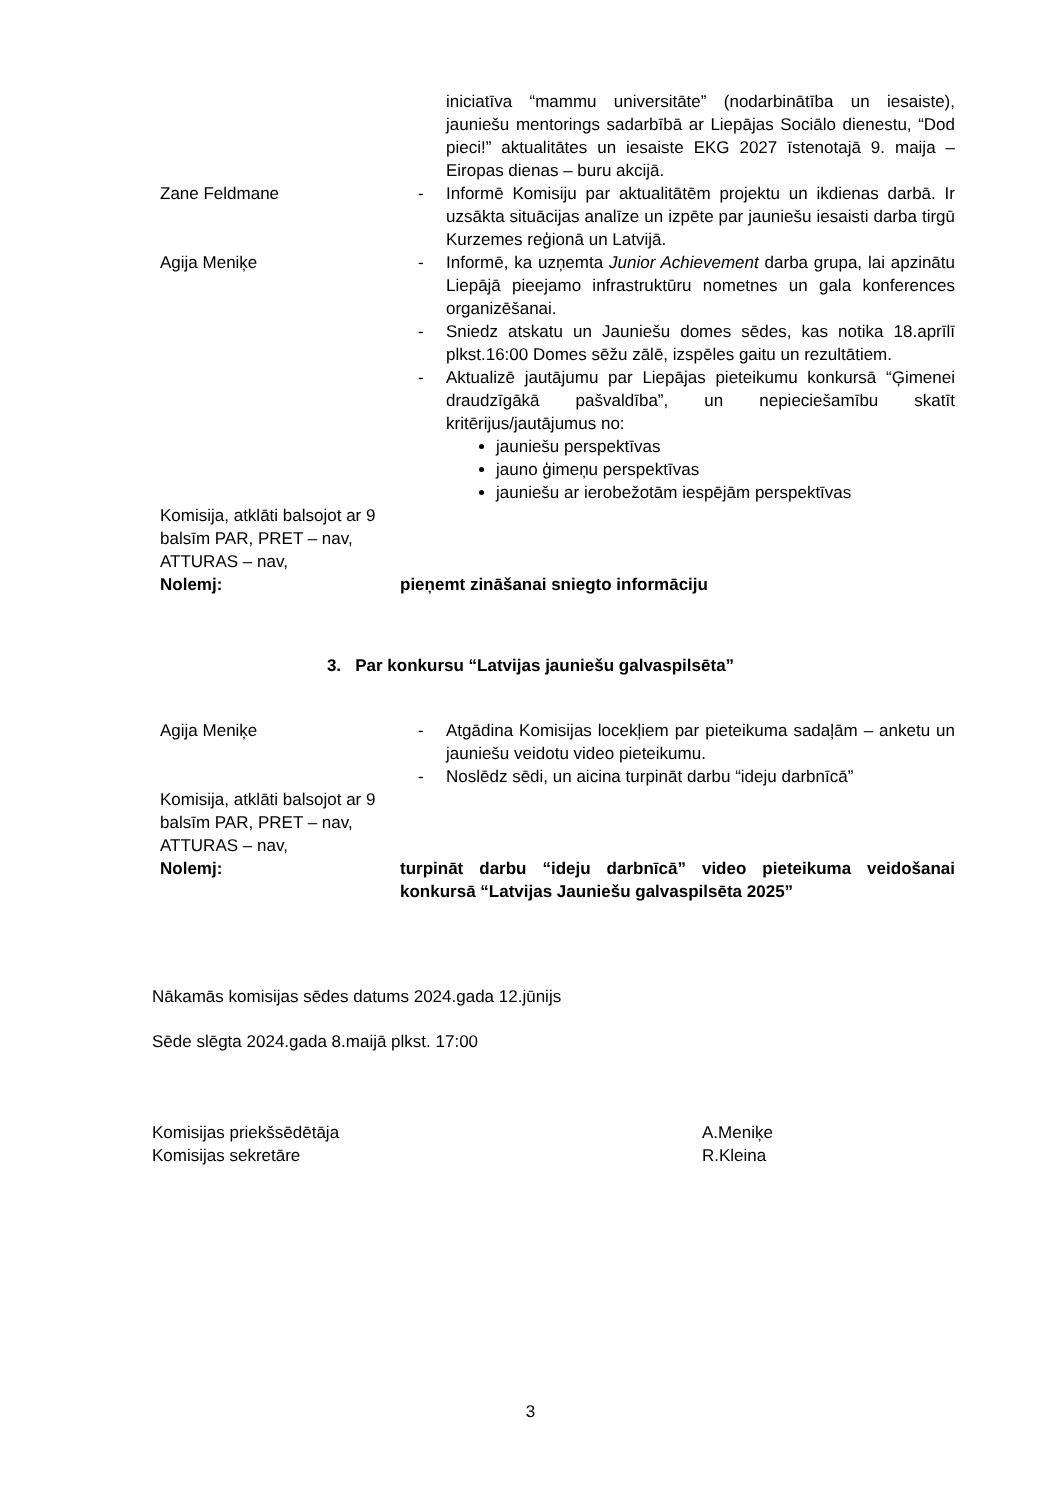| | | iniciatīva “mammu universitāte” (nodarbinātība un iesaiste), jauniešu mentorings sadarbībā ar Liepājas Sociālo dienestu, “Dod pieci!” aktualitātes un iesaiste EKG 2027 īstenotajā 9. maija – Eiropas dienas – buru akcijā. |
| Zane Feldmane | - | Informē Komisiju par aktualitātēm projektu un ikdienas darbā. Ir uzsākta situācijas analīze un izpēte par jauniešu iesaisti darba tirgū Kurzemes reģionā un Latvijā. |
| Agija Meniķe | - | Informē, ka uzņemta Junior Achievement darba grupa, lai apzinātu Liepājā pieejamo infrastruktūru nometnes un gala konferences organizēšanai. |
| | - | Sniedz atskatu un Jauniešu domes sēdes, kas notika 18.aprīlī plkst.16:00 Domes sēžu zālē, izspēles gaitu un rezultātiem. |
| | - | Aktualizē jautājumu par Liepājas pieteikumu konkursā “Ģimenei draudzīgākā pašvaldība”, un nepieciešamību skatīt kritērijus/jautājumus no: jauniešu perspektīvas jauno ģimeņu perspektīvas jauniešu ar ierobežotām iespējām perspektīvas |
| Komisija, atklāti balsojot ar 9 balsīm PAR, PRET – nav, ATTURAS – nav, Nolemj: | pieņemt zināšanai sniegto informāciju | |
3. Par konkursu “Latvijas jauniešu galvaspilsēta”
| Agija Meniķe | - | Atgādina Komisijas locekļiem par pieteikuma sadaļām – anketu un jauniešu veidotu video pieteikumu. |
| | - | Noslēdz sēdi, un aicina turpināt darbu “ideju darbnīcā” |
| Komisija, atklāti balsojot ar 9 balsīm PAR, PRET – nav, ATTURAS – nav, Nolemj: | turpināt darbu “ideju darbnīcā” video pieteikuma veidošanai konkursā “Latvijas Jauniešu galvaspilsēta 2025” | |
Nākamās komisijas sēdes datums 2024.gada 12.jūnijs
Sēde slēgta 2024.gada 8.maijā plkst. 17:00
Komisijas priekšsēdētāja
Komisijas sekretāre
A.Meniķe
R.Kleina
3